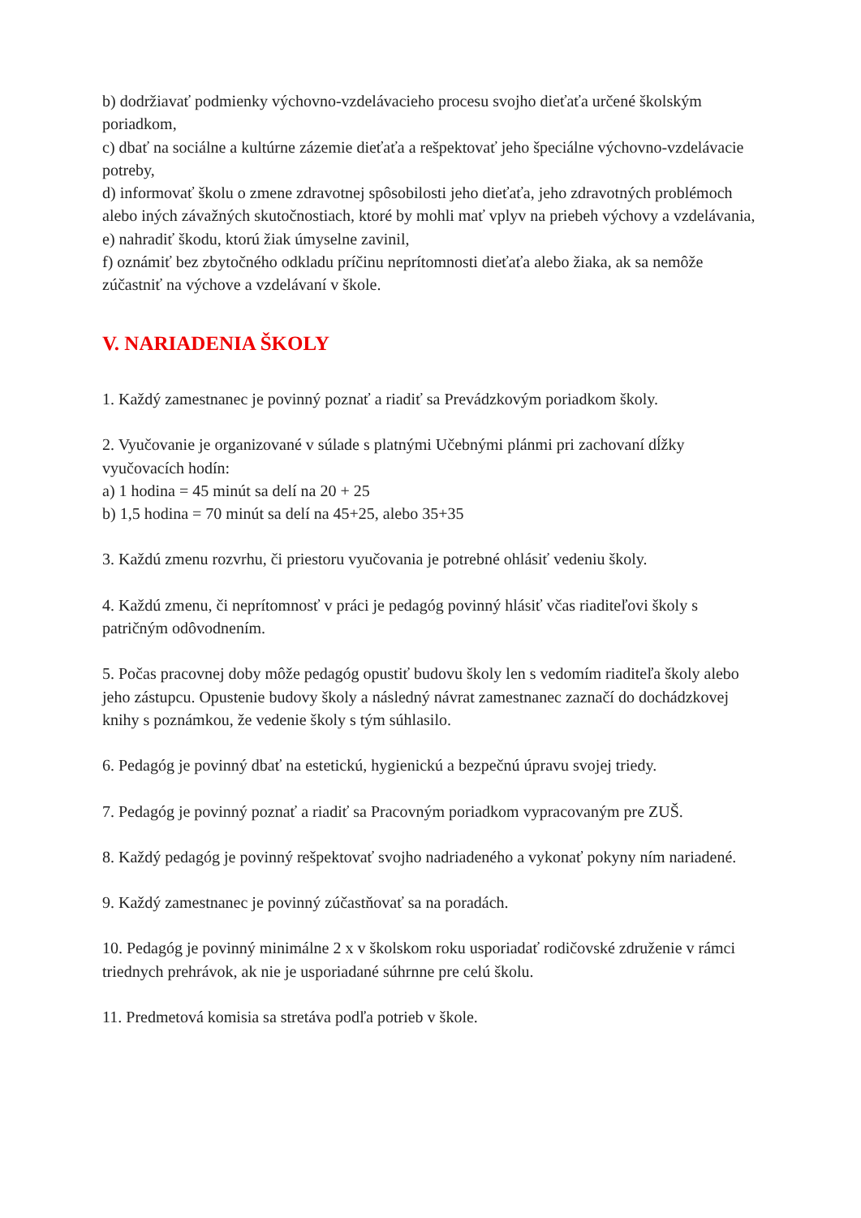b) dodržiavať podmienky výchovno-vzdelávacieho procesu svojho dieťaťa určené školským poriadkom,
c) dbať na sociálne a kultúrne zázemie dieťaťa a rešpektovať jeho špeciálne výchovno-vzdelávacie potreby,
d) informovať školu o zmene zdravotnej spôsobilosti jeho dieťaťa, jeho zdravotných problémoch alebo iných závažných skutočnostiach, ktoré by mohli mať vplyv na priebeh výchovy a vzdelávania,
e) nahradiť škodu, ktorú žiak úmyselne zavinil,
f) oznámiť bez zbytočného odkladu príčinu neprítomnosti dieťaťa alebo žiaka, ak sa nemôže zúčastniť na výchove a vzdelávaní v škole.
V. NARIADENIA ŠKOLY
1. Každý zamestnanec je povinný poznať a riadiť sa Prevádzkovým poriadkom školy.
2. Vyučovanie je organizované v súlade s platnými Učebnými plánmi pri zachovaní dĺžky vyučovacích hodín:
a) 1 hodina = 45 minút sa delí na 20 + 25
b) 1,5 hodina = 70 minút sa delí na 45+25, alebo 35+35
3. Každú zmenu rozvrhu, či priestoru vyučovania je potrebné ohlásiť vedeniu školy.
4. Každú zmenu, či neprítomnosť v práci je pedagóg povinný hlásiť včas riaditeľovi školy s patričným odôvodnením.
5. Počas pracovnej doby môže pedagóg opustiť budovu školy len s vedomím riaditeľa školy alebo jeho zástupcu. Opustenie budovy školy a následný návrat zamestnanec zaznačí do dochádzkovej knihy s poznámkou, že vedenie školy s tým súhlasilo.
6. Pedagóg je povinný dbať na estetickú, hygienickú a bezpečnú úpravu svojej triedy.
7. Pedagóg je povinný poznať a riadiť sa Pracovným poriadkom vypracovaným pre ZUŠ.
8. Každý pedagóg je povinný rešpektovať svojho nadriadeného a vykonať pokyny ním nariadené.
9. Každý zamestnanec je povinný zúčastňovať sa na poradách.
10. Pedagóg je povinný minimálne 2 x v školskom roku usporiadať rodičovské združenie v rámci triednych prehrávok, ak nie je usporiadané súhrnne pre celú školu.
11. Predmetová komisia sa stretáva podľa potrieb v škole.